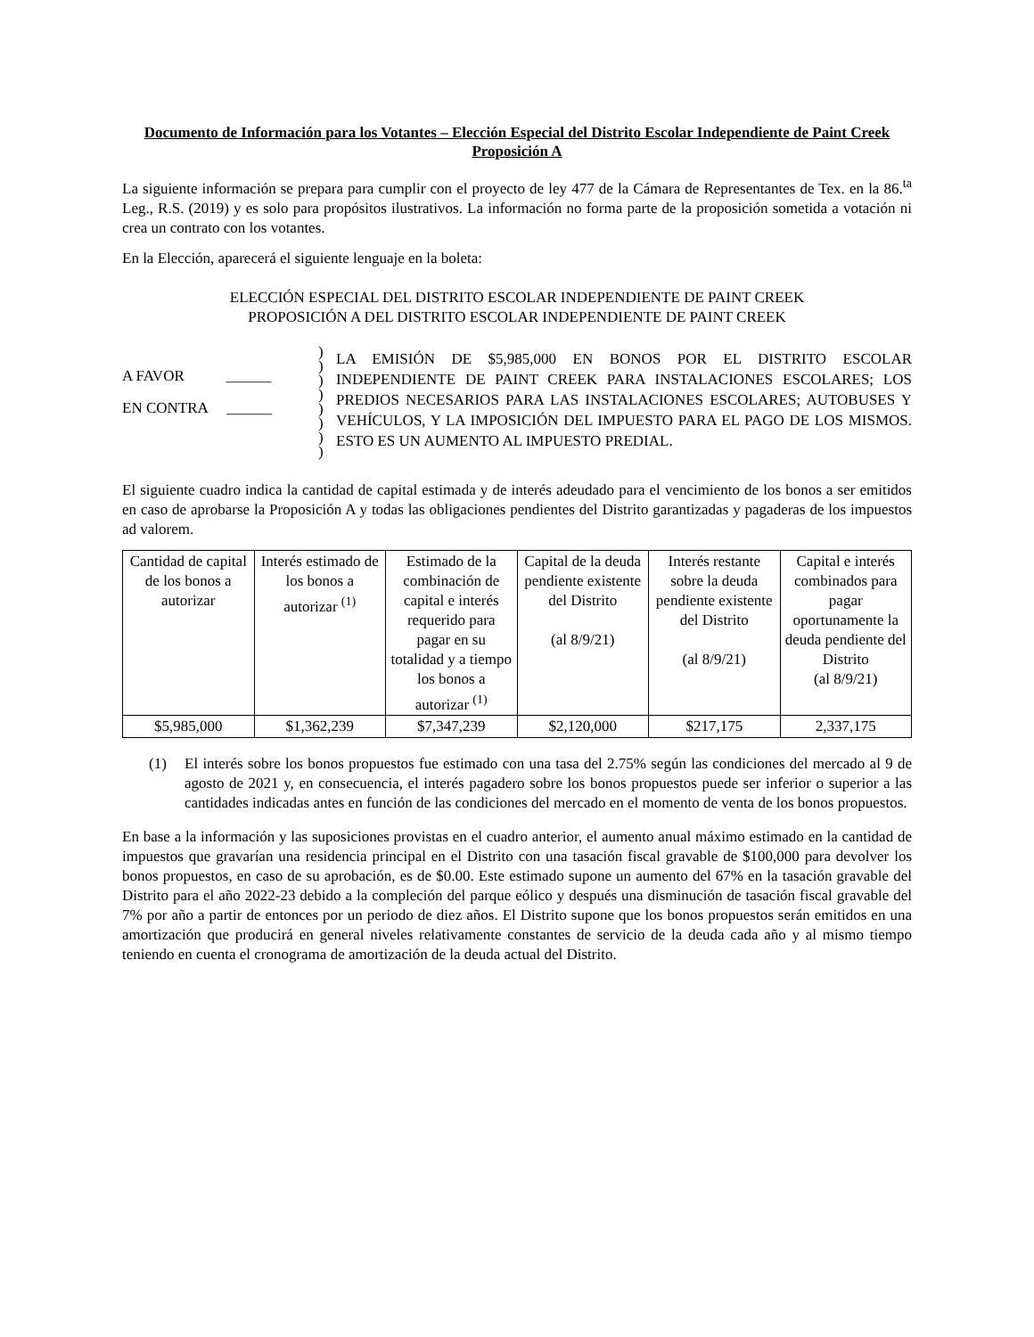Documento de Información para los Votantes – Elección Especial del Distrito Escolar Independiente de Paint Creek
Proposición A
La siguiente información se prepara para cumplir con el proyecto de ley 477 de la Cámara de Representantes de Tex. en la 86.<sup>ta</sup> Leg., R.S. (2019) y es solo para propósitos ilustrativos. La información no forma parte de la proposición sometida a votación ni crea un contrato con los votantes.
En la Elección, aparecerá el siguiente lenguaje en la boleta:
ELECCIÓN ESPECIAL DEL DISTRITO ESCOLAR INDEPENDIENTE DE PAINT CREEK
PROPOSICIÓN A DEL DISTRITO ESCOLAR INDEPENDIENTE DE PAINT CREEK
A FAVOR ______
EN CONTRA ______
)
)
)
)
)
)
)
)
LA EMISIÓN DE $5,985,000 EN BONOS POR EL DISTRITO ESCOLAR INDEPENDIENTE DE PAINT CREEK PARA INSTALACIONES ESCOLARES; LOS PREDIOS NECESARIOS PARA LAS INSTALACIONES ESCOLARES; AUTOBUSES Y VEHÍCULOS, Y LA IMPOSICIÓN DEL IMPUESTO PARA EL PAGO DE LOS MISMOS. ESTO ES UN AUMENTO AL IMPUESTO PREDIAL.
El siguiente cuadro indica la cantidad de capital estimada y de interés adeudado para el vencimiento de los bonos a ser emitidos en caso de aprobarse la Proposición A y todas las obligaciones pendientes del Distrito garantizadas y pagaderas de los impuestos ad valorem.
| Cantidad de capital de los bonos a autorizar | Interés estimado de los bonos a autorizar <sup>(1)</sup> | Estimado de la combinación de capital e interés requerido para pagar en su totalidad y a tiempo los bonos a autorizar <sup>(1)</sup> | Capital de la deuda pendiente existente del Distrito (al 8/9/21) | Interés restante sobre la deuda pendiente existente del Distrito (al 8/9/21) | Capital e interés combinados para pagar oportunamente la deuda pendiente del Distrito (al 8/9/21) |
| --- | --- | --- | --- | --- | --- |
| $5,985,000 | $1,362,239 | $7,347,239 | $2,120,000 | $217,175 | 2,337,175 |
(1) El interés sobre los bonos propuestos fue estimado con una tasa del 2.75% según las condiciones del mercado al 9 de agosto de 2021 y, en consecuencia, el interés pagadero sobre los bonos propuestos puede ser inferior o superior a las cantidades indicadas antes en función de las condiciones del mercado en el momento de venta de los bonos propuestos.
En base a la información y las suposiciones provistas en el cuadro anterior, el aumento anual máximo estimado en la cantidad de impuestos que gravarían una residencia principal en el Distrito con una tasación fiscal gravable de $100,000 para devolver los bonos propuestos, en caso de su aprobación, es de $0.00. Este estimado supone un aumento del 67% en la tasación gravable del Distrito para el año 2022-23 debido a la compleción del parque eólico y después una disminución de tasación fiscal gravable del 7% por año a partir de entonces por un periodo de diez años. El Distrito supone que los bonos propuestos serán emitidos en una amortización que producirá en general niveles relativamente constantes de servicio de la deuda cada año y al mismo tiempo teniendo en cuenta el cronograma de amortización de la deuda actual del Distrito.